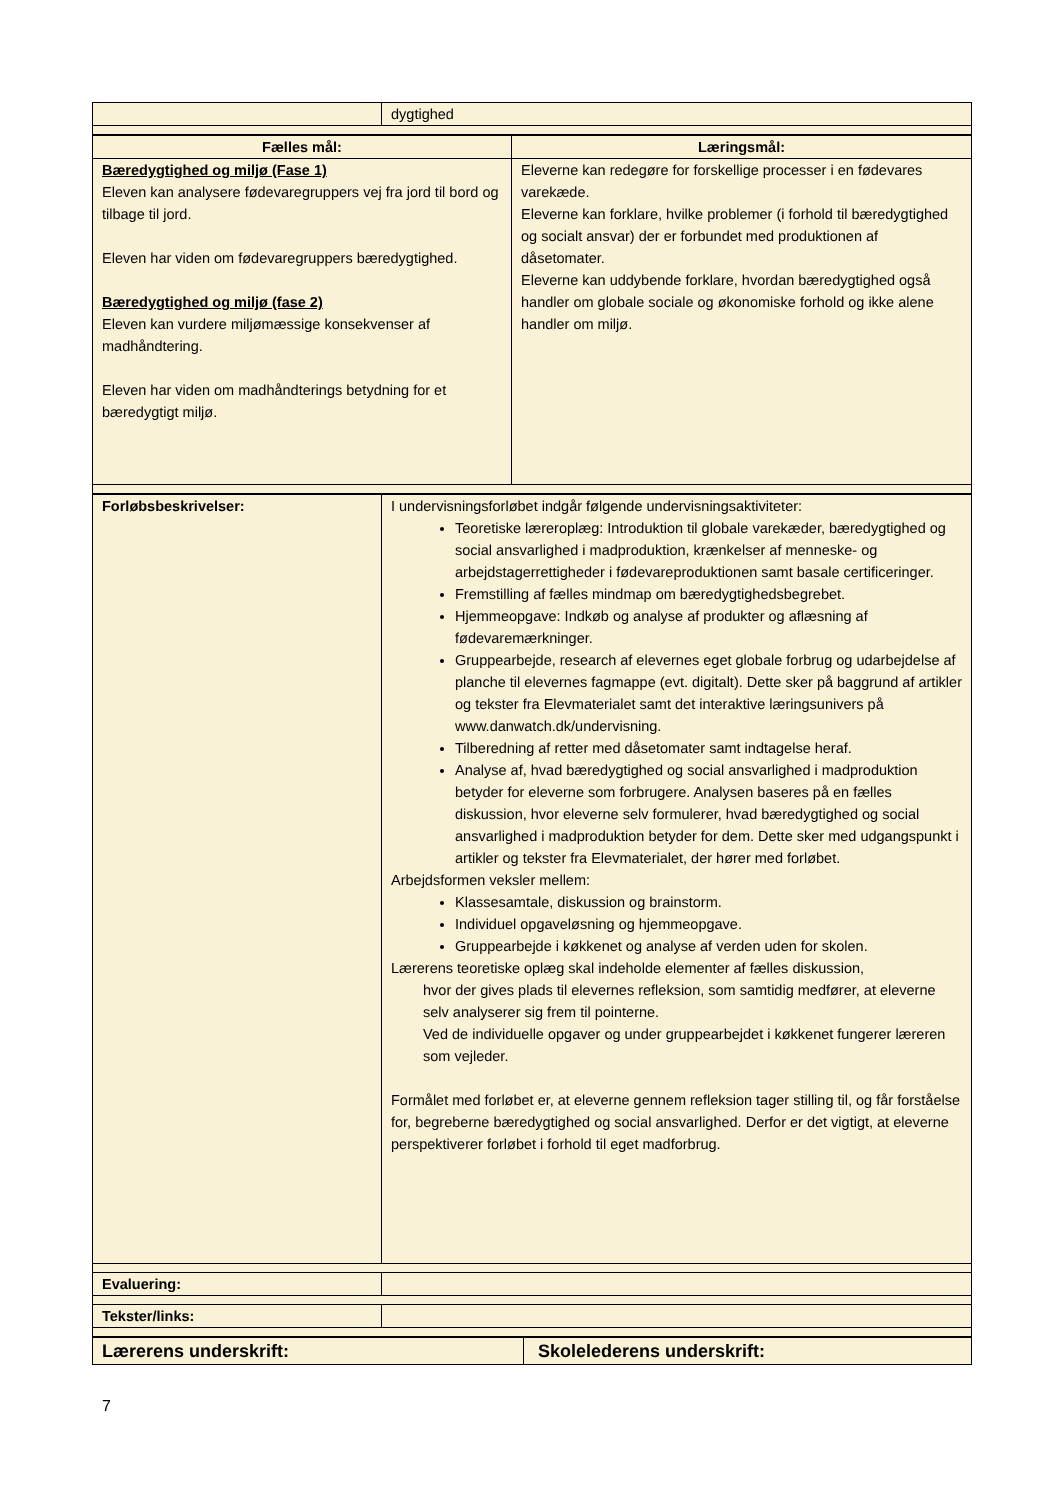| | dygtighed |
| Fælles mål: | Læringsmål: |
| --- | --- |
| Bæredygtighed og miljø (Fase 1) Eleven kan analysere fødevaregruppers vej fra jord til bord og tilbage til jord. Eleven har viden om fødevaregruppers bæredygtighed. Bæredygtighed og miljø (fase 2) Eleven kan vurdere miljømæssige konsekvenser af madhåndtering. Eleven har viden om madhåndterings betydning for et bæredygtigt miljø. | Eleverne kan redegøre for forskellige processer i en fødevares varekæde. Eleverne kan forklare, hvilke problemer (i forhold til bæredygtighed og socialt ansvar) der er forbundet med produktionen af dåsetomater. Eleverne kan uddybende forklare, hvordan bæredygtighed også handler om globale sociale og økonomiske forhold og ikke alene handler om miljø. |
| Forløbsbeskrivelser: | I undervisningsforløbet indgår følgende undervisningsaktiviteter: Teoretiske læreroplæg: Introduktion til globale varekæder, bæredygtighed og social ansvarlighed i madproduktion, krænkelser af menneske- og arbejdstagerrettigheder i fødevareproduktionen samt basale certificeringer. Fremstilling af fælles mindmap om bæredygtighedsbegrebet. Hjemmeopgave: Indkøb og analyse af produkter og aflæsning af fødevaremærkninger. Gruppearbejde, research af elevernes eget globale forbrug og udarbejdelse af planche til elevernes fagmappe (evt. digitalt). Dette sker på baggrund af artikler og tekster fra Elevmaterialet samt det interaktive læringsunivers på www.danwatch.dk/undervisning. Tilberedning af retter med dåsetomater samt indtagelse heraf. Analyse af, hvad bæredygtighed og social ansvarlighed i madproduktion betyder for eleverne som forbrugere. Analysen baseres på en fælles diskussion, hvor eleverne selv formulerer, hvad bæredygtighed og social ansvarlighed i madproduktion betyder for dem. Dette sker med udgangspunkt i artikler og tekster fra Elevmaterialet, der hører med forløbet. Arbejdsformen veksler mellem: Klassesamtale, diskussion og brainstorm. Individuel opgaveløsning og hjemmeopgave. Gruppearbejde i køkkenet og analyse af verden uden for skolen. Lærerens teoretiske oplæg skal indeholde elementer af fælles diskussion, hvor der gives plads til elevernes refleksion, som samtidig medfører, at eleverne selv analyserer sig frem til pointerne. Ved de individuelle opgaver og under gruppearbejdet i køkkenet fungerer læreren som vejleder. Formålet med forløbet er, at eleverne gennem refleksion tager stilling til, og får forståelse for, begreberne bæredygtighed og social ansvarlighed. Derfor er det vigtigt, at eleverne perspektiverer forløbet i forhold til eget madforbrug. |
| Evaluering: | |
| Tekster/links: | |
| Lærerens underskrift: | Skolelederens underskrift: |
7